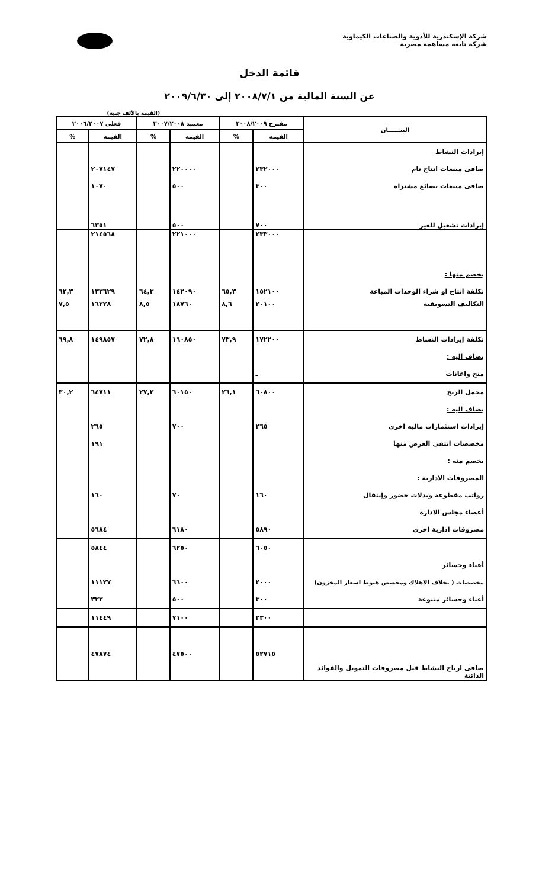شركة الإسكندرية للأدوية والصناعات الكيماوية
شركة تابعة مساهمة مصرية
قائمة الدخل
عن السنة المالية من ٢٠٠٨/٧/١ إلى ٢٠٠٩/٦/٣٠
(القيمة بالألف جنيه)
| البيــــــان | مقترح ٢٠٠٨/٢٠٠٩ | | معتمد ٢٠٠٧/٢٠٠٨ | | فعلى ٢٠٠٦/٢٠٠٧ | |
| --- | --- | --- | --- | --- | --- | --- |
| | القيمة | % | القيمة | % | القيمة | % |
| إيرادات النشاط | | | | | | |
| صافى مبيعات انتاج تام | ٢٣٢٠٠٠ | | ٢٢٠٠٠٠ | | ٢٠٧١٤٧ | |
| صافى مبيعات بضائع مشتراة | ٣٠٠ | | ٥٠٠ | | ١٠٧٠ | |
| إيرادات تشغيل للغير | ٧٠٠ | | ٥٠٠ | | ٦٣٥١ | |
| | ٢٣٣٠٠٠ | | ٢٢١٠٠٠ | | ٢١٤٥٦٨ | |
| يخصم منها : | | | | | | |
| تكلفة انتاج او شراء الوحدات المباعة | ١٥٢١٠٠ | ٦٥,٣ | ١٤٢٠٩٠ | ٦٤,٣ | ١٣٣٦٢٩ | ٦٢,٣ |
| التكاليف التسويقية | ٢٠١٠٠ | ٨,٦ | ١٨٧٦٠ | ٨,٥ | ١٦٢٢٨ | ٧,٥ |
| تكلفة إيرادات النشاط | ١٧٢٢٠٠ | ٧٣,٩ | ١٦٠٨٥٠ | ٧٢,٨ | ١٤٩٨٥٧ | ٦٩,٨ |
| يضاف اليه : | | | | | | |
| منح واعانات | ـ | | | | | |
| مجمل الربح | ٦٠٨٠٠ | ٢٦,١ | ٦٠١٥٠ | ٢٧,٢ | ٦٤٧١١ | ٣٠,٢ |
| يضاف اليه : | | | | | | |
| إيرادات استثمارات ماليه اخرى | ٢٦٥ | | ٧٠٠ | | ٢٦٥ | |
| مخصصات انتفى الغرض منها | | | | | ١٩١ | |
| يخصم منه : | | | | | | |
| المصروفات الادارية : | | | | | | |
| رواتب مقطوعة وبدلات حضور وإنتقال | ١٦٠ | | ٧٠ | | ١٦٠ | |
| أعضاء مجلس الادارة | | | | | | |
| مصروفات ادارية اخرى | ٥٨٩٠ | | ٦١٨٠ | | ٥٦٨٤ | |
| | ٦٠٥٠ | | ٦٢٥٠ | | ٥٨٤٤ | |
| أعباء وخسائر | | | | | | |
| مخصصات ( بخلاف الاهلاك ومخصص هبوط اسعار المخزون) | ٢٠٠٠ | | ٦٦٠٠ | | ١١١٢٧ | |
| أعباء وخسائر متنوعة | ٣٠٠ | | ٥٠٠ | | ٣٢٢ | |
| | ٢٣٠٠ | | ٧١٠٠ | | ١١٤٤٩ | |
| صافى ارباح النشاط قبل مصروفات التمويل والفوائد الدائنة | ٥٢٧١٥ | | ٤٧٥٠٠ | | ٤٧٨٧٤ | |